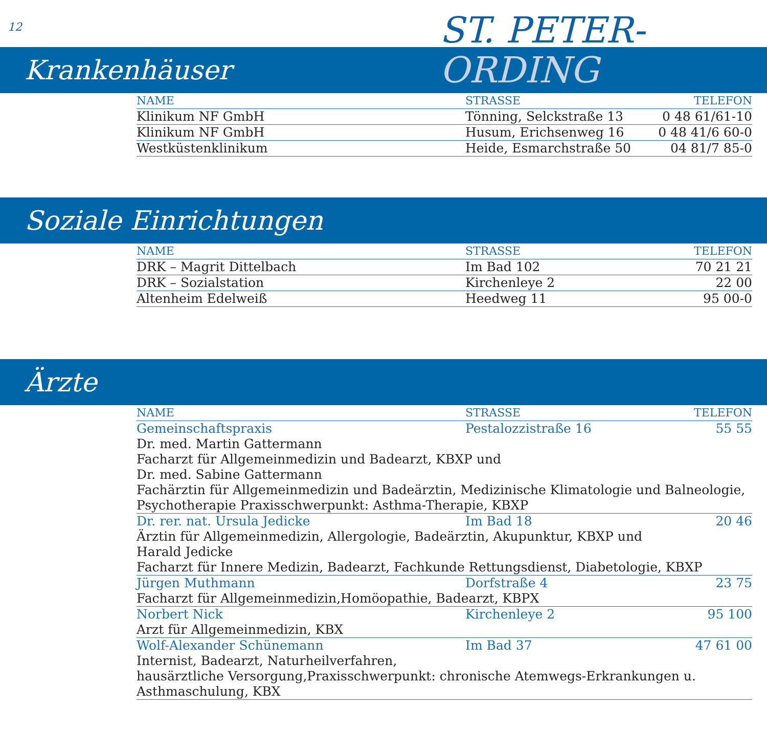12
ST. PETER-
ORDING
Krankenhäuser
| NAME | STRASSE | TELEFON |
| --- | --- | --- |
| Klinikum NF GmbH | Tönning, Selckstraße 13 | 0 48 61/61-10 |
| Klinikum NF GmbH | Husum, Erichsenweg 16 | 0 48 41/6 60-0 |
| Westküstenklinikum | Heide, Esmarchstraße 50 | 04 81/7 85-0 |
Soziale Einrichtungen
| NAME | STRASSE | TELEFON |
| --- | --- | --- |
| DRK – Magrit Dittelbach | Im Bad 102 | 70 21 21 |
| DRK – Sozialstation | Kirchenleye 2 | 22 00 |
| Altenheim Edelweiß | Heedweg 11 | 95 00-0 |
Ärzte
| NAME | STRASSE | TELEFON |
| --- | --- | --- |
| Gemeinschaftspraxis | Pestalozzistraße 16 | 55 55 |
| Dr. med. Martin Gattermann Facharzt für Allgemeinmedizin und Badearzt, KBXP und Dr. med. Sabine Gattermann Fachärztin für Allgemeinmedizin und Badeärztin, Medizinische Klimatologie und Balneologie, Psychotherapie Praxisschwerpunkt: Asthma-Therapie, KBXP | | |
| Dr. rer. nat. Ursula Jedicke | Im Bad 18 | 20 46 |
| Ärztin für Allgemeinmedizin, Allergologie, Badeärztin, Akupunktur, KBXP und Harald Jedicke Facharzt für Innere Medizin, Badearzt, Fachkunde Rettungsdienst, Diabetologie, KBXP | | |
| Jürgen Muthmann | Dorfstraße 4 | 23 75 |
| Facharzt für Allgemeinmedizin,Homöopathie, Badearzt, KBPX | | |
| Norbert Nick | Kirchenleye 2 | 95 100 |
| Arzt für Allgemeinmedizin, KBX | | |
| Wolf-Alexander Schünemann | Im Bad 37 | 47 61 00 |
| Internist, Badearzt, Naturheilverfahren, hausärztliche Versorgung,Praxisschwerpunkt: chronische Atemwegs-Erkrankungen u. Asthmaschulung, KBX | | |